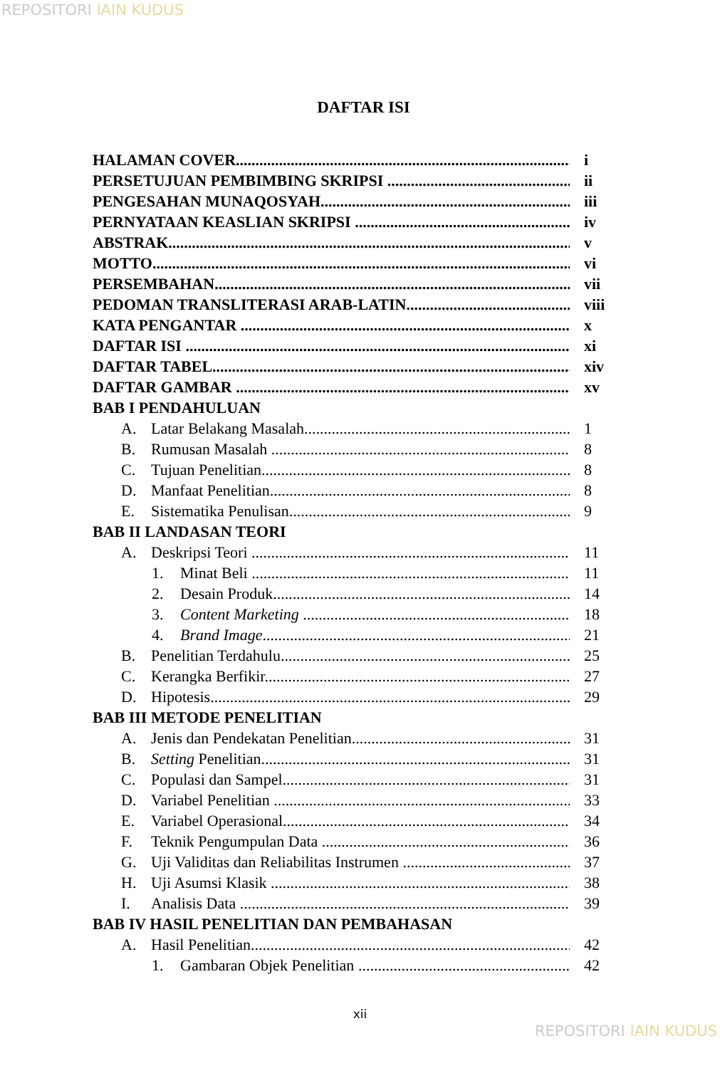REPOSITORI IAIN KUDUS
DAFTAR ISI
HALAMAN COVER i
PERSETUJUAN PEMBIMBING SKRIPSI ii
PENGESAHAN MUNAQOSYAH iii
PERNYATAAN KEASLIAN SKRIPSI iv
ABSTRAK v
MOTTO vi
PERSEMBAHAN vii
PEDOMAN TRANSLITERASI ARAB-LATIN viii
KATA PENGANTAR x
DAFTAR ISI xi
DAFTAR TABEL xiv
DAFTAR GAMBAR xv
BAB I PENDAHULUAN
A. Latar Belakang Masalah 1
B. Rumusan Masalah 8
C. Tujuan Penelitian 8
D. Manfaat Penelitian 8
E. Sistematika Penulisan 9
BAB II LANDASAN TEORI
A. Deskripsi Teori 11
1. Minat Beli 11
2. Desain Produk 14
3. Content Marketing 18
4. Brand Image 21
B. Penelitian Terdahulu 25
C. Kerangka Berfikir 27
D. Hipotesis 29
BAB III METODE PENELITIAN
A. Jenis dan Pendekatan Penelitian 31
B. Setting Penelitian 31
C. Populasi dan Sampel 31
D. Variabel Penelitian 33
E. Variabel Operasional 34
F. Teknik Pengumpulan Data 36
G. Uji Validitas dan Reliabilitas Instrumen 37
H. Uji Asumsi Klasik 38
I. Analisis Data 39
BAB IV HASIL PENELITIAN DAN PEMBAHASAN
A. Hasil Penelitian 42
1. Gambaran Objek Penelitian 42
xii
REPOSITORI IAIN KUDUS